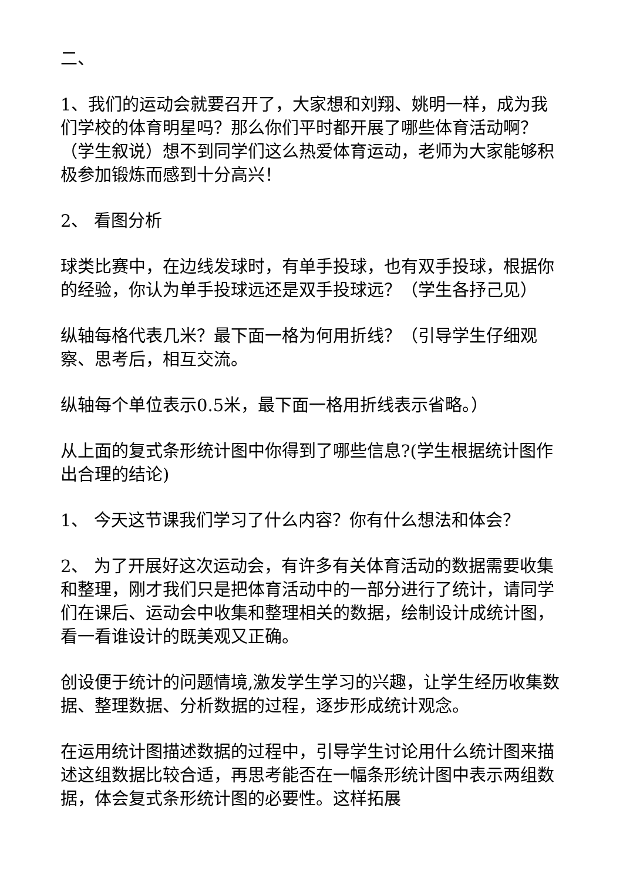二、
1、我们的运动会就要召开了，大家想和刘翔、姚明一样，成为我们学校的体育明星吗？那么你们平时都开展了哪些体育活动啊？（学生叙说）想不到同学们这么热爱体育运动，老师为大家能够积极参加锻炼而感到十分高兴！
2、 看图分析
球类比赛中，在边线发球时，有单手投球，也有双手投球，根据你的经验，你认为单手投球远还是双手投球远？（学生各抒己见）
纵轴每格代表几米？最下面一格为何用折线？（引导学生仔细观察、思考后，相互交流。
纵轴每个单位表示0.5米，最下面一格用折线表示省略。）
从上面的复式条形统计图中你得到了哪些信息?(学生根据统计图作出合理的结论)
1、 今天这节课我们学习了什么内容？你有什么想法和体会？
2、 为了开展好这次运动会，有许多有关体育活动的数据需要收集和整理，刚才我们只是把体育活动中的一部分进行了统计，请同学们在课后、运动会中收集和整理相关的数据，绘制设计成统计图，看一看谁设计的既美观又正确。
创设便于统计的问题情境,激发学生学习的兴趣，让学生经历收集数据、整理数据、分析数据的过程，逐步形成统计观念。
在运用统计图描述数据的过程中，引导学生讨论用什么统计图来描述这组数据比较合适，再思考能否在一幅条形统计图中表示两组数据，体会复式条形统计图的必要性。这样拓展